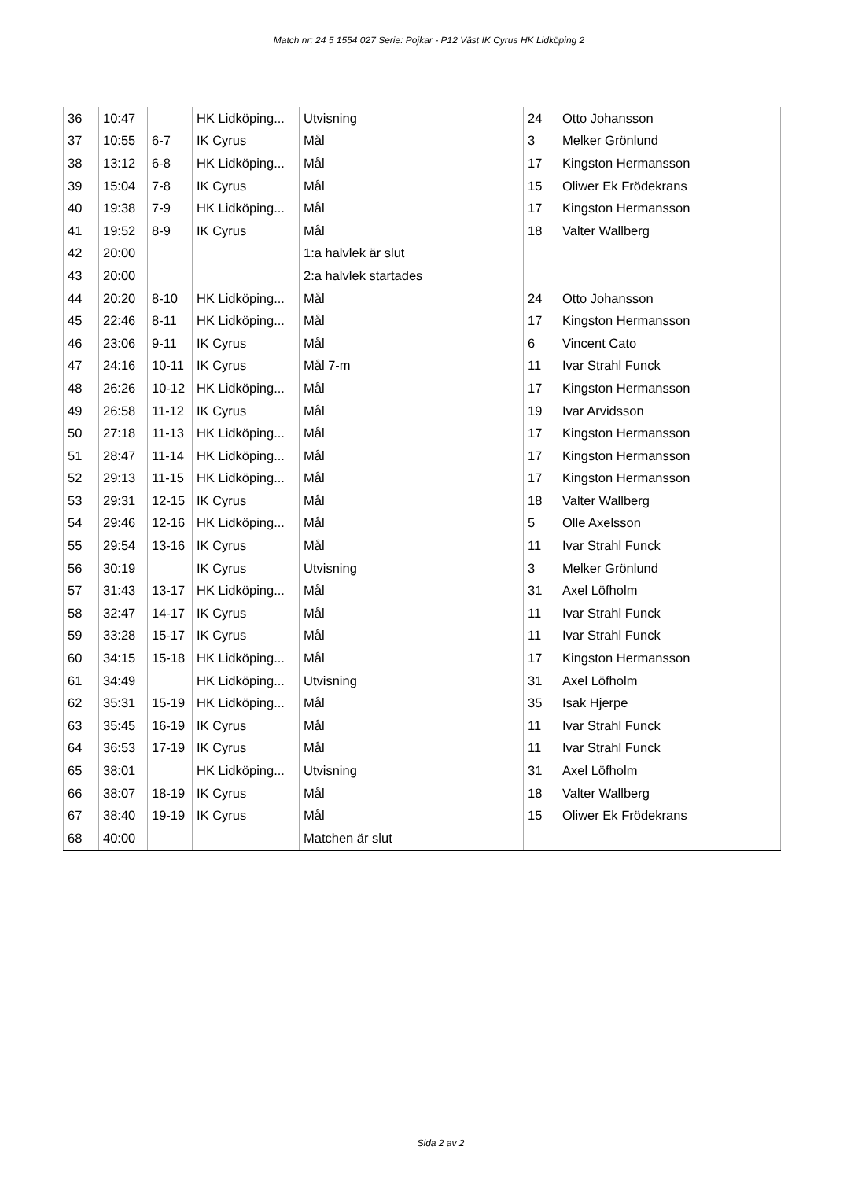Match nr: 24 5 1554 027 Serie: Pojkar - P12 Väst IK Cyrus HK Lidköping 2
| 36 | 10:47 | | HK Lidköping... | Utvisning | 24 | Otto Johansson |
| 37 | 10:55 | 6-7 | IK Cyrus | Mål | 3 | Melker Grönlund |
| 38 | 13:12 | 6-8 | HK Lidköping... | Mål | 17 | Kingston Hermansson |
| 39 | 15:04 | 7-8 | IK Cyrus | Mål | 15 | Oliwer Ek Frödekrans |
| 40 | 19:38 | 7-9 | HK Lidköping... | Mål | 17 | Kingston Hermansson |
| 41 | 19:52 | 8-9 | IK Cyrus | Mål | 18 | Valter Wallberg |
| 42 | 20:00 | | | 1:a halvlek är slut | | |
| 43 | 20:00 | | | 2:a halvlek startades | | |
| 44 | 20:20 | 8-10 | HK Lidköping... | Mål | 24 | Otto Johansson |
| 45 | 22:46 | 8-11 | HK Lidköping... | Mål | 17 | Kingston Hermansson |
| 46 | 23:06 | 9-11 | IK Cyrus | Mål | 6 | Vincent Cato |
| 47 | 24:16 | 10-11 | IK Cyrus | Mål 7-m | 11 | Ivar Strahl Funck |
| 48 | 26:26 | 10-12 | HK Lidköping... | Mål | 17 | Kingston Hermansson |
| 49 | 26:58 | 11-12 | IK Cyrus | Mål | 19 | Ivar Arvidsson |
| 50 | 27:18 | 11-13 | HK Lidköping... | Mål | 17 | Kingston Hermansson |
| 51 | 28:47 | 11-14 | HK Lidköping... | Mål | 17 | Kingston Hermansson |
| 52 | 29:13 | 11-15 | HK Lidköping... | Mål | 17 | Kingston Hermansson |
| 53 | 29:31 | 12-15 | IK Cyrus | Mål | 18 | Valter Wallberg |
| 54 | 29:46 | 12-16 | HK Lidköping... | Mål | 5 | Olle Axelsson |
| 55 | 29:54 | 13-16 | IK Cyrus | Mål | 11 | Ivar Strahl Funck |
| 56 | 30:19 | | IK Cyrus | Utvisning | 3 | Melker Grönlund |
| 57 | 31:43 | 13-17 | HK Lidköping... | Mål | 31 | Axel Löfholm |
| 58 | 32:47 | 14-17 | IK Cyrus | Mål | 11 | Ivar Strahl Funck |
| 59 | 33:28 | 15-17 | IK Cyrus | Mål | 11 | Ivar Strahl Funck |
| 60 | 34:15 | 15-18 | HK Lidköping... | Mål | 17 | Kingston Hermansson |
| 61 | 34:49 | | HK Lidköping... | Utvisning | 31 | Axel Löfholm |
| 62 | 35:31 | 15-19 | HK Lidköping... | Mål | 35 | Isak Hjerpe |
| 63 | 35:45 | 16-19 | IK Cyrus | Mål | 11 | Ivar Strahl Funck |
| 64 | 36:53 | 17-19 | IK Cyrus | Mål | 11 | Ivar Strahl Funck |
| 65 | 38:01 | | HK Lidköping... | Utvisning | 31 | Axel Löfholm |
| 66 | 38:07 | 18-19 | IK Cyrus | Mål | 18 | Valter Wallberg |
| 67 | 38:40 | 19-19 | IK Cyrus | Mål | 15 | Oliwer Ek Frödekrans |
| 68 | 40:00 | | | Matchen är slut | | |
Sida 2 av 2